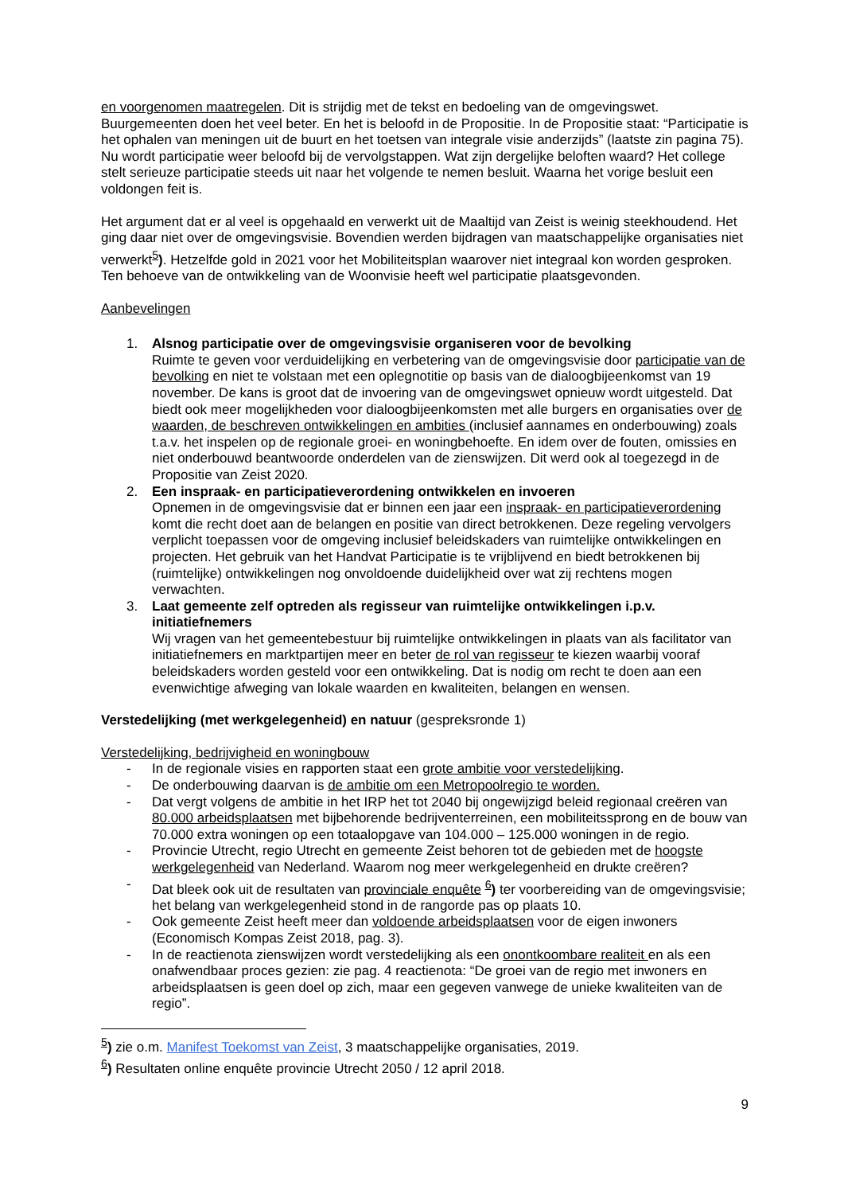en voorgenomen maatregelen. Dit is strijdig met de tekst en bedoeling van de omgevingswet. Buurgemeenten doen het veel beter. En het is beloofd in de Propositie. In de Propositie staat: “Participatie is het ophalen van meningen uit de buurt en het toetsen van integrale visie anderzijds” (laatste zin pagina 75). Nu wordt participatie weer beloofd bij de vervolgstappen. Wat zijn dergelijke beloften waard? Het college stelt serieuze participatie steeds uit naar het volgende te nemen besluit. Waarna het vorige besluit een voldongen feit is.
Het argument dat er al veel is opgehaald en verwerkt uit de Maaltijd van Zeist is weinig steekhoudend. Het ging daar niet over de omgevingsvisie. Bovendien werden bijdragen van maatschappelijke organisaties niet verwerkt<sup>5</sup>). Hetzelfde gold in 2021 voor het Mobiliteitsplan waarover niet integraal kon worden gesproken. Ten behoeve van de ontwikkeling van de Woonvisie heeft wel participatie plaatsgevonden.
Aanbevelingen
1. Alsnog participatie over de omgevingsvisie organiseren voor de bevolking
Ruimte te geven voor verduidelijking en verbetering van de omgevingsvisie door participatie van de bevolking en niet te volstaan met een oplegnotitie op basis van de dialoogbijeenkomst van 19 november. De kans is groot dat de invoering van de omgevingswet opnieuw wordt uitgesteld. Dat biedt ook meer mogelijkheden voor dialoogbijeenkomsten met alle burgers en organisaties over de waarden, de beschreven ontwikkelingen en ambities (inclusief aannames en onderbouwing) zoals t.a.v. het inspelen op de regionale groei- en woningbehoefte. En idem over de fouten, omissies en niet onderbouwd beantwoorde onderdelen van de zienswijzen. Dit werd ook al toegezegd in de Propositie van Zeist 2020.
2. Een inspraak- en participatieverordening ontwikkelen en invoeren
Opnemen in de omgevingsvisie dat er binnen een jaar een inspraak- en participatieverordening komt die recht doet aan de belangen en positie van direct betrokkenen. Deze regeling vervolgers verplicht toepassen voor de omgeving inclusief beleidskaders van ruimtelijke ontwikkelingen en projecten. Het gebruik van het Handvat Participatie is te vrijblijvend en biedt betrokkenen bij (ruimtelijke) ontwikkelingen nog onvoldoende duidelijkheid over wat zij rechtens mogen verwachten.
3. Laat gemeente zelf optreden als regisseur van ruimtelijke ontwikkelingen i.p.v. initiatiefnemers
Wij vragen van het gemeentebestuur bij ruimtelijke ontwikkelingen in plaats van als facilitator van initiatiefnemers en marktpartijen meer en beter de rol van regisseur te kiezen waarbij vooraf beleidskaders worden gesteld voor een ontwikkeling. Dat is nodig om recht te doen aan een evenwichtige afweging van lokale waarden en kwaliteiten, belangen en wensen.
Verstedelijking (met werkgelegenheid) en natuur (gespreksronde 1)
Verstedelijking, bedrijvigheid en woningbouw
- In de regionale visies en rapporten staat een grote ambitie voor verstedelijking.
- De onderbouwing daarvan is de ambitie om een Metropoolregio te worden.
- Dat vergt volgens de ambitie in het IRP het tot 2040 bij ongewijzigd beleid regionaal creëren van 80.000 arbeidsplaatsen met bijbehorende bedrijventerreinen, een mobiliteitssprong en de bouw van 70.000 extra woningen op een totaalopgave van 104.000 – 125.000 woningen in de regio.
- Provincie Utrecht, regio Utrecht en gemeente Zeist behoren tot de gebieden met de hoogste werkgelegenheid van Nederland. Waarom nog meer werkgelegenheid en drukte creëren?
- Dat bleek ook uit de resultaten van provinciale enquête <sup>6</sup>) ter voorbereiding van de omgevingsvisie; het belang van werkgelegenheid stond in de rangorde pas op plaats 10.
- Ook gemeente Zeist heeft meer dan voldoende arbeidsplaatsen voor de eigen inwoners (Economisch Kompas Zeist 2018, pag. 3).
- In de reactienota zienswijzen wordt verstedelijking als een onontkoombare realiteit en als een onafwendbaar proces gezien: zie pag. 4 reactienota: “De groei van de regio met inwoners en arbeidsplaatsen is geen doel op zich, maar een gegeven vanwege de unieke kwaliteiten van de regio”.
<sup>5</sup>) zie o.m. Manifest Toekomst van Zeist, 3 maatschappelijke organisaties, 2019.
<sup>6</sup>) Resultaten online enquête provincie Utrecht 2050 / 12 april 2018.
9